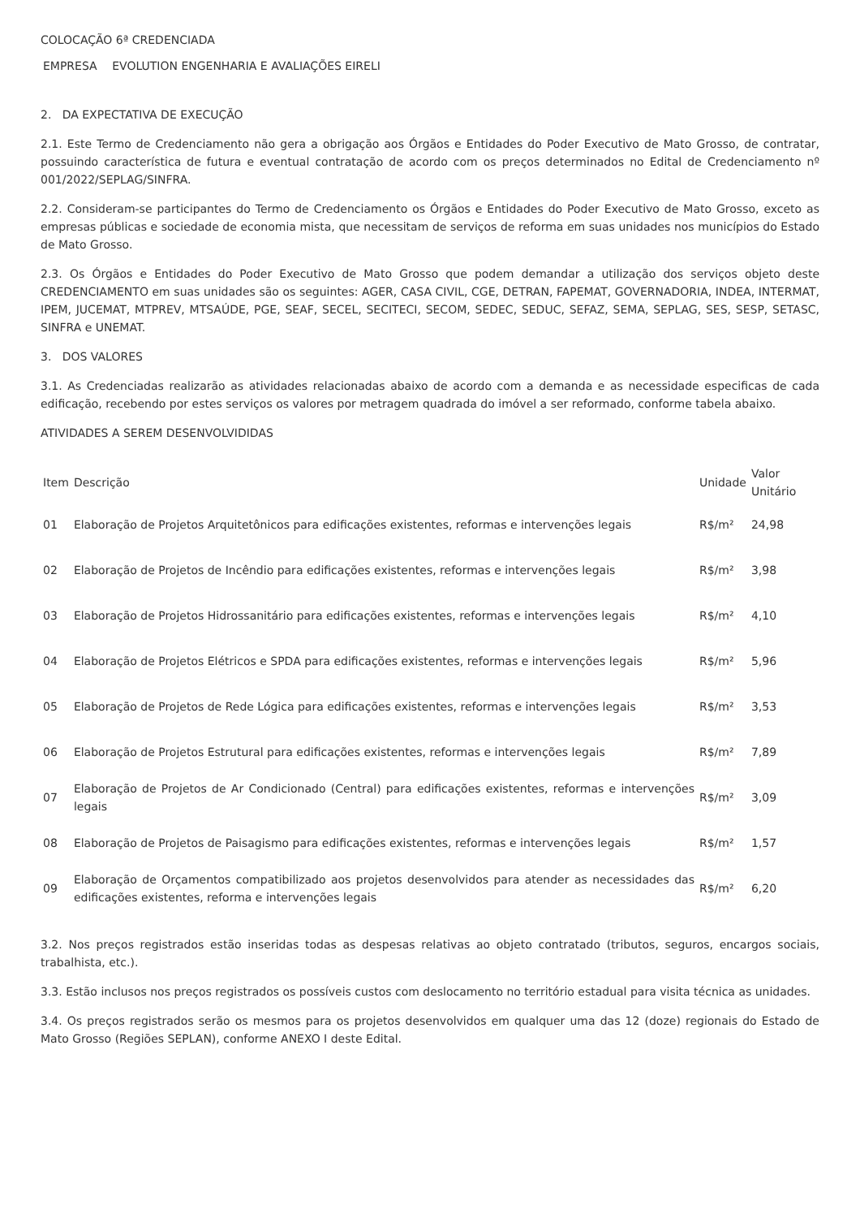COLOCAÇÃO 6ª CREDENCIADA
| EMPRESA | EVOLUTION ENGENHARIA E AVALIAÇÕES EIRELI |
2. DA EXPECTATIVA DE EXECUÇÃO
2.1. Este Termo de Credenciamento não gera a obrigação aos Órgãos e Entidades do Poder Executivo de Mato Grosso, de contratar, possuindo característica de futura e eventual contratação de acordo com os preços determinados no Edital de Credenciamento nº 001/2022/SEPLAG/SINFRA.
2.2. Consideram-se participantes do Termo de Credenciamento os Órgãos e Entidades do Poder Executivo de Mato Grosso, exceto as empresas públicas e sociedade de economia mista, que necessitam de serviços de reforma em suas unidades nos municípios do Estado de Mato Grosso.
2.3. Os Órgãos e Entidades do Poder Executivo de Mato Grosso que podem demandar a utilização dos serviços objeto deste CREDENCIAMENTO em suas unidades são os seguintes: AGER, CASA CIVIL, CGE, DETRAN, FAPEMAT, GOVERNADORIA, INDEA, INTERMAT, IPEM, JUCEMAT, MTPREV, MTSAÚDE, PGE, SEAF, SECEL, SECITECI, SECOM, SEDEC, SEDUC, SEFAZ, SEMA, SEPLAG, SES, SESP, SETASC, SINFRA e UNEMAT.
3. DOS VALORES
3.1. As Credenciadas realizarão as atividades relacionadas abaixo de acordo com a demanda e as necessidade especificas de cada edificação, recebendo por estes serviços os valores por metragem quadrada do imóvel a ser reformado, conforme tabela abaixo.
ATIVIDADES A SEREM DESENVOLVIDIDAS
| Item | Descrição | Unidade | Valor Unitário |
| --- | --- | --- | --- |
| 01 | Elaboração de Projetos Arquitetônicos para edificações existentes, reformas e intervenções legais | R$/m² | 24,98 |
| 02 | Elaboração de Projetos de Incêndio para edificações existentes, reformas e intervenções legais | R$/m² | 3,98 |
| 03 | Elaboração de Projetos Hidrossanitário para edificações existentes, reformas e intervenções legais | R$/m² | 4,10 |
| 04 | Elaboração de Projetos Elétricos e SPDA para edificações existentes, reformas e intervenções legais | R$/m² | 5,96 |
| 05 | Elaboração de Projetos de Rede Lógica para edificações existentes, reformas e intervenções legais | R$/m² | 3,53 |
| 06 | Elaboração de Projetos Estrutural para edificações existentes, reformas e intervenções legais | R$/m² | 7,89 |
| 07 | Elaboração de Projetos de Ar Condicionado (Central) para edificações existentes, reformas e intervenções legais | R$/m² | 3,09 |
| 08 | Elaboração de Projetos de Paisagismo para edificações existentes, reformas e intervenções legais | R$/m² | 1,57 |
| 09 | Elaboração de Orçamentos compatibilizado aos projetos desenvolvidos para atender as necessidades das edificações existentes, reforma e intervenções legais | R$/m² | 6,20 |
3.2. Nos preços registrados estão inseridas todas as despesas relativas ao objeto contratado (tributos, seguros, encargos sociais, trabalhista, etc.).
3.3. Estão inclusos nos preços registrados os possíveis custos com deslocamento no território estadual para visita técnica as unidades.
3.4. Os preços registrados serão os mesmos para os projetos desenvolvidos em qualquer uma das 12 (doze) regionais do Estado de Mato Grosso (Regiões SEPLAN), conforme ANEXO I deste Edital.